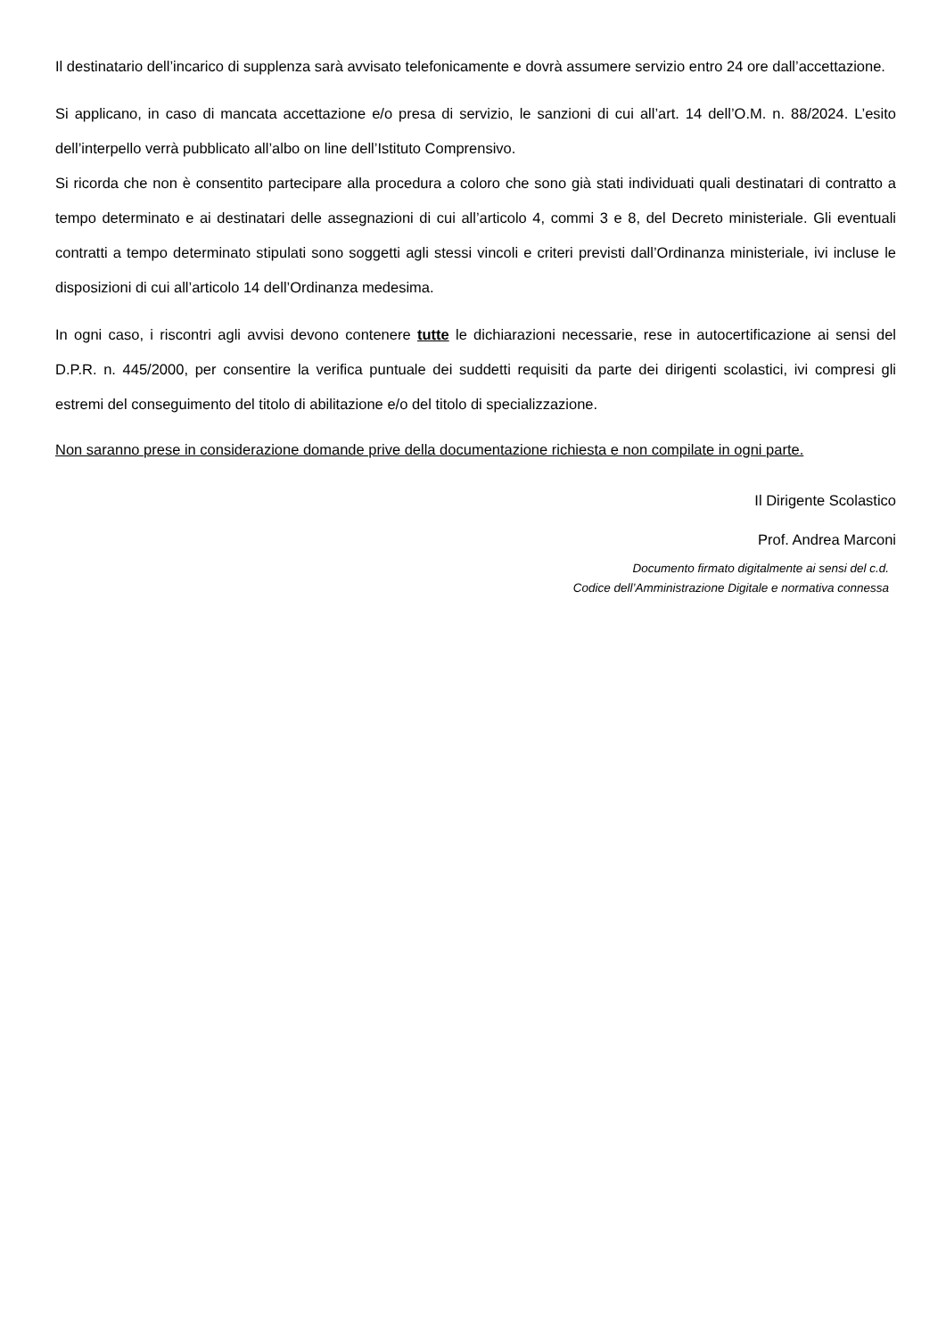Il destinatario dell’incarico di supplenza sarà avvisato telefonicamente e dovrà assumere servizio entro 24 ore dall’accettazione.
Si applicano, in caso di mancata accettazione e/o presa di servizio, le sanzioni di cui all’art. 14 dell’O.M. n. 88/2024. L’esito dell’interpello verrà pubblicato all’albo on line dell’Istituto Comprensivo.
Si ricorda che non è consentito partecipare alla procedura a coloro che sono già stati individuati quali destinatari di contratto a tempo determinato e ai destinatari delle assegnazioni di cui all’articolo 4, commi 3 e 8, del Decreto ministeriale. Gli eventuali contratti a tempo determinato stipulati sono soggetti agli stessi vincoli e criteri previsti dall’Ordinanza ministeriale, ivi incluse le disposizioni di cui all’articolo 14 dell’Ordinanza medesima.
In ogni caso, i riscontri agli avvisi devono contenere tutte le dichiarazioni necessarie, rese in autocertificazione ai sensi del D.P.R. n. 445/2000, per consentire la verifica puntuale dei suddetti requisiti da parte dei dirigenti scolastici, ivi compresi gli estremi del conseguimento del titolo di abilitazione e/o del titolo di specializzazione.
Non saranno prese in considerazione domande prive della documentazione richiesta e non compilate in ogni parte.
Il Dirigente Scolastico
Prof. Andrea Marconi
Documento firmato digitalmente ai sensi del c.d.
Codice dell’Amministrazione Digitale e normativa connessa